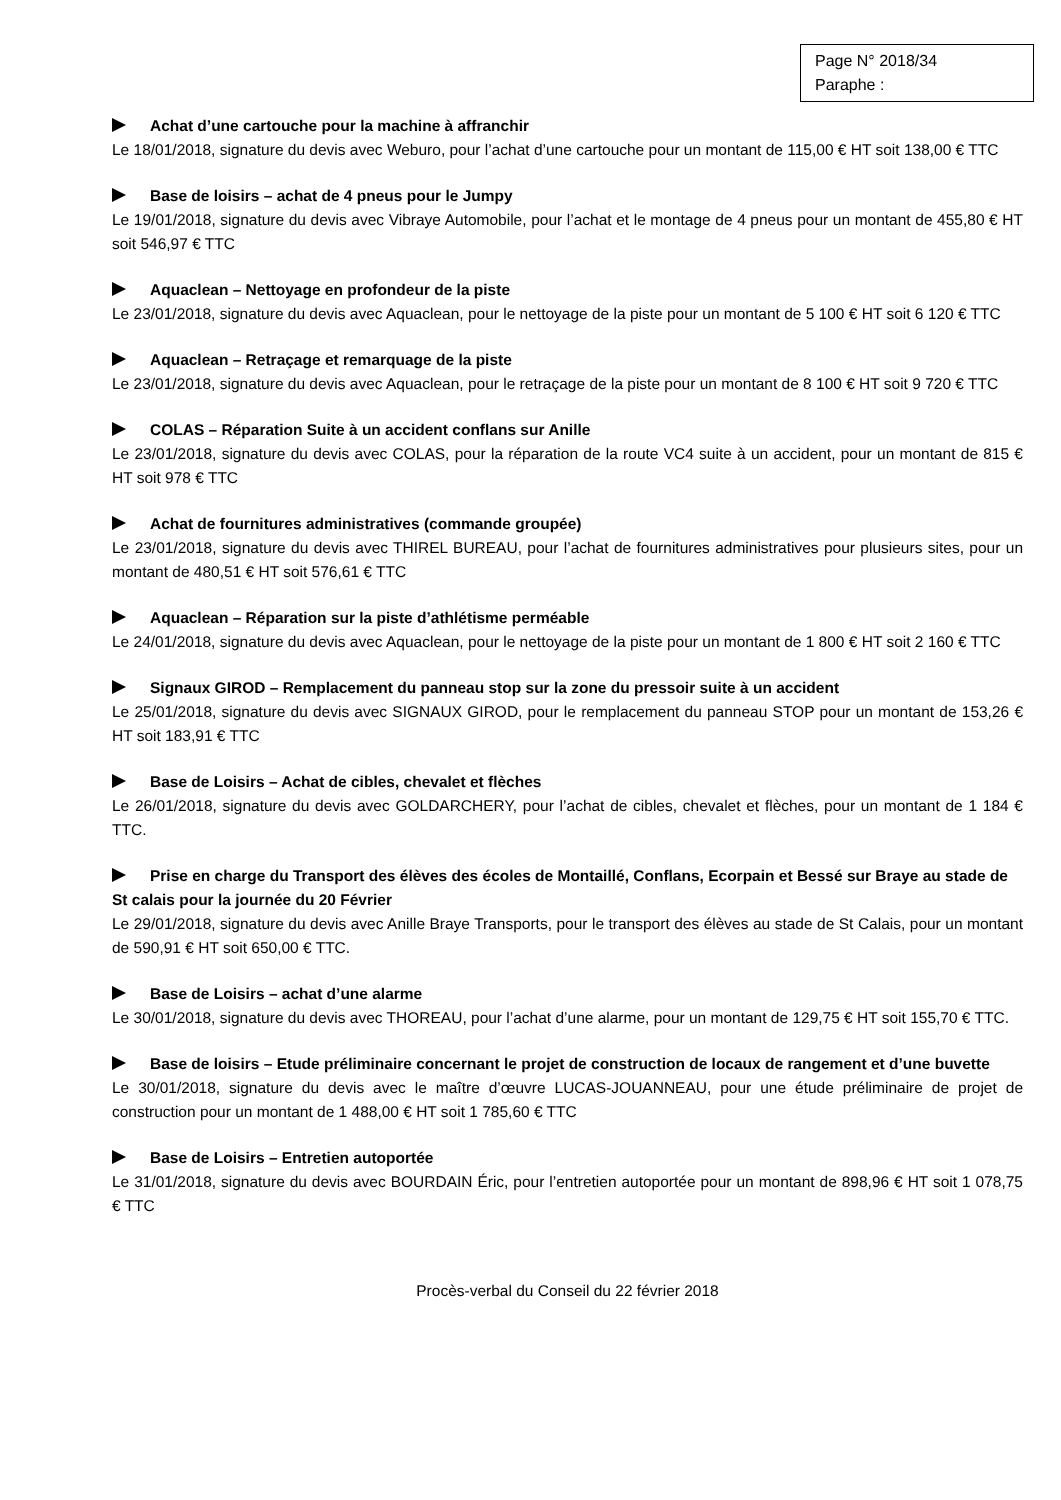Page N° 2018/34
Paraphe :
Achat d’une cartouche pour la machine à affranchir
Le 18/01/2018, signature du devis avec Weburo, pour l’achat d’une cartouche pour un montant de 115,00 € HT soit 138,00 € TTC
Base de loisirs – achat de 4 pneus pour le Jumpy
Le 19/01/2018, signature du devis avec Vibraye Automobile, pour l’achat et le montage de 4 pneus pour un montant de 455,80 € HT soit 546,97 € TTC
Aquaclean – Nettoyage en profondeur de la piste
Le 23/01/2018, signature du devis avec Aquaclean, pour le nettoyage de la piste pour un montant de 5 100 € HT soit 6 120 € TTC
Aquaclean – Retraçage et remarquage de la piste
Le 23/01/2018, signature du devis avec Aquaclean, pour le retraçage de la piste pour un montant de 8 100 € HT soit 9 720 € TTC
COLAS – Réparation Suite à un accident conflans sur Anille
Le 23/01/2018, signature du devis avec COLAS, pour la réparation de la route VC4 suite à un accident, pour un montant de 815 € HT soit 978 € TTC
Achat de fournitures administratives (commande groupée)
Le 23/01/2018, signature du devis avec THIREL BUREAU, pour l’achat de fournitures administratives pour plusieurs sites, pour un montant de 480,51 € HT soit 576,61 € TTC
Aquaclean – Réparation sur la piste d’athlétisme perméable
Le 24/01/2018, signature du devis avec Aquaclean, pour le nettoyage de la piste pour un montant de 1 800 € HT soit 2 160 € TTC
Signaux GIROD – Remplacement du panneau stop sur la zone du pressoir suite à un accident
Le 25/01/2018, signature du devis avec SIGNAUX GIROD, pour le remplacement du panneau STOP pour un montant de 153,26 € HT soit 183,91 € TTC
Base de Loisirs – Achat de cibles, chevalet et flèches
Le 26/01/2018, signature du devis avec GOLDARCHERY, pour l’achat de cibles, chevalet et flèches, pour un montant de 1 184 € TTC.
Prise en charge du Transport des élèves des écoles de Montaillé, Conflans, Ecorpain et Bessé sur Braye au stade de St calais pour la journée du 20 Février
Le 29/01/2018, signature du devis avec Anille Braye Transports, pour le transport des élèves au stade de St Calais, pour un montant de 590,91 € HT soit 650,00 € TTC.
Base de Loisirs – achat d’une alarme
Le 30/01/2018, signature du devis avec THOREAU, pour l’achat d’une alarme, pour un montant de 129,75 € HT soit 155,70 € TTC.
Base de loisirs – Etude préliminaire concernant le projet de construction de locaux de rangement et d’une buvette
Le 30/01/2018, signature du devis avec le maître d’œuvre LUCAS-JOUANNEAU, pour une étude préliminaire de projet de construction pour un montant de 1 488,00 € HT soit 1 785,60 € TTC
Base de Loisirs – Entretien autoportée
Le 31/01/2018, signature du devis avec BOURDAIN Éric, pour l’entretien autoportée pour un montant de 898,96 € HT soit 1 078,75 € TTC
Procès-verbal du Conseil du 22 février 2018